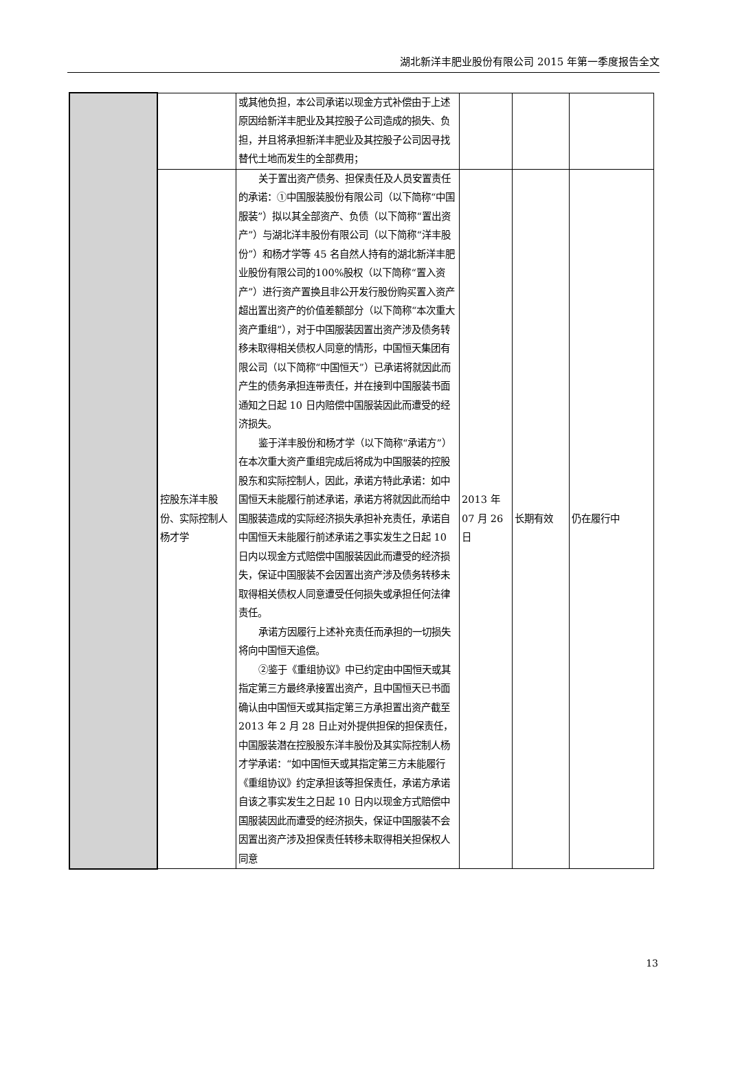湖北新洋丰肥业股份有限公司 2015 年第一季度报告全文
| | | 或其他负担，本公司承诺以现金方式补偿由于上述原因给新洋丰肥业及其控股子公司造成的损失、负担，并且将承担新洋丰肥业及其控股子公司因寻找替代土地而发生的全部费用； | | | |
| | 控股东洋丰股份、实际控制人杨才学 | 关于置出资产债务、担保责任及人员安置责任的承诺：①中国服装股份有限公司（以下简称“中国服装”）拟以其全部资产、负债（以下简称“置出资产”）与湖北洋丰股份有限公司（以下简称“洋丰股份”）和杨才学等 45 名自然人持有的湖北新洋丰肥业股份有限公司的100%股权（以下简称“置入资产”）进行资产置换且非公开发行股份购买置入资产超出置出资产的价值差额部分（以下简称“本次重大资产重组”），对于中国服装因置出资产涉及债务转移未取得相关债权人同意的情形，中国恒天集团有限公司（以下简称“中国恒天”）已承诺将就因此而产生的债务承担连带责任，并在接到中国服装书面通知之日起 10 日内赔偿中国服装因此而遭受的经济损失。 鉴于洋丰股份和杨才学（以下简称“承诺方”）在本次重大资产重组完成后将成为中国服装的控股股东和实际控制人，因此，承诺方特此承诺：如中国恒天未能履行前述承诺，承诺方将就因此而给中国服装造成的实际经济损失承担补充责任，承诺自中国恒天未能履行前述承诺之事实发生之日起 10 日内以现金方式赔偿中国服装因此而遭受的经济损失，保证中国服装不会因置出资产涉及债务转移未取得相关债权人同意遭受任何损失或承担任何法律责任。 承诺方因履行上述补充责任而承担的一切损失将向中国恒天追偿。 ②鉴于《重组协议》中已约定由中国恒天或其指定第三方最终承接置出资产，且中国恒天已书面确认由中国恒天或其指定第三方承担置出资产截至 2013 年 2 月 28 日止对外提供担保的担保责任，中国服装潜在控股股东洋丰股份及其实际控制人杨才学承诺：“如中国恒天或其指定第三方未能履行《重组协议》约定承担该等担保责任，承诺方承诺自该之事实发生之日起 10 日内以现金方式赔偿中国服装因此而遭受的经济损失，保证中国服装不会因置出资产涉及担保责任转移未取得相关担保权人同意 | 2013 年 07 月 26 日 | 长期有效 | 仍在履行中 |
13